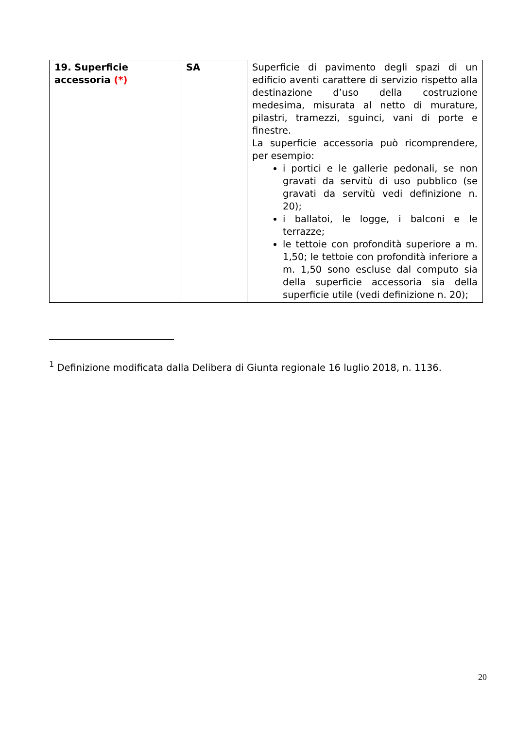| 19. Superficie accessoria (*) | SA | Superficie di pavimento degli spazi di un edificio aventi carattere di servizio rispetto alla destinazione d’uso della costruzione medesima, misurata al netto di murature, pilastri, tramezzi, sguinci, vani di porte e finestre. La superficie accessoria può ricomprendere, per esempio: i portici e le gallerie pedonali, se non gravati da servitù di uso pubblico (se gravati da servitù vedi definizione n. 20); i ballatoi, le logge, i balconi e le terrazze; le tettoie con profondità superiore a m. 1,50; le tettoie con profondità inferiore a m. 1,50 sono escluse dal computo sia della superficie accessoria sia della superficie utile (vedi definizione n. 20); |
<sup>1</sup> Definizione modificata dalla Delibera di Giunta regionale 16 luglio 2018, n. 1136.
20